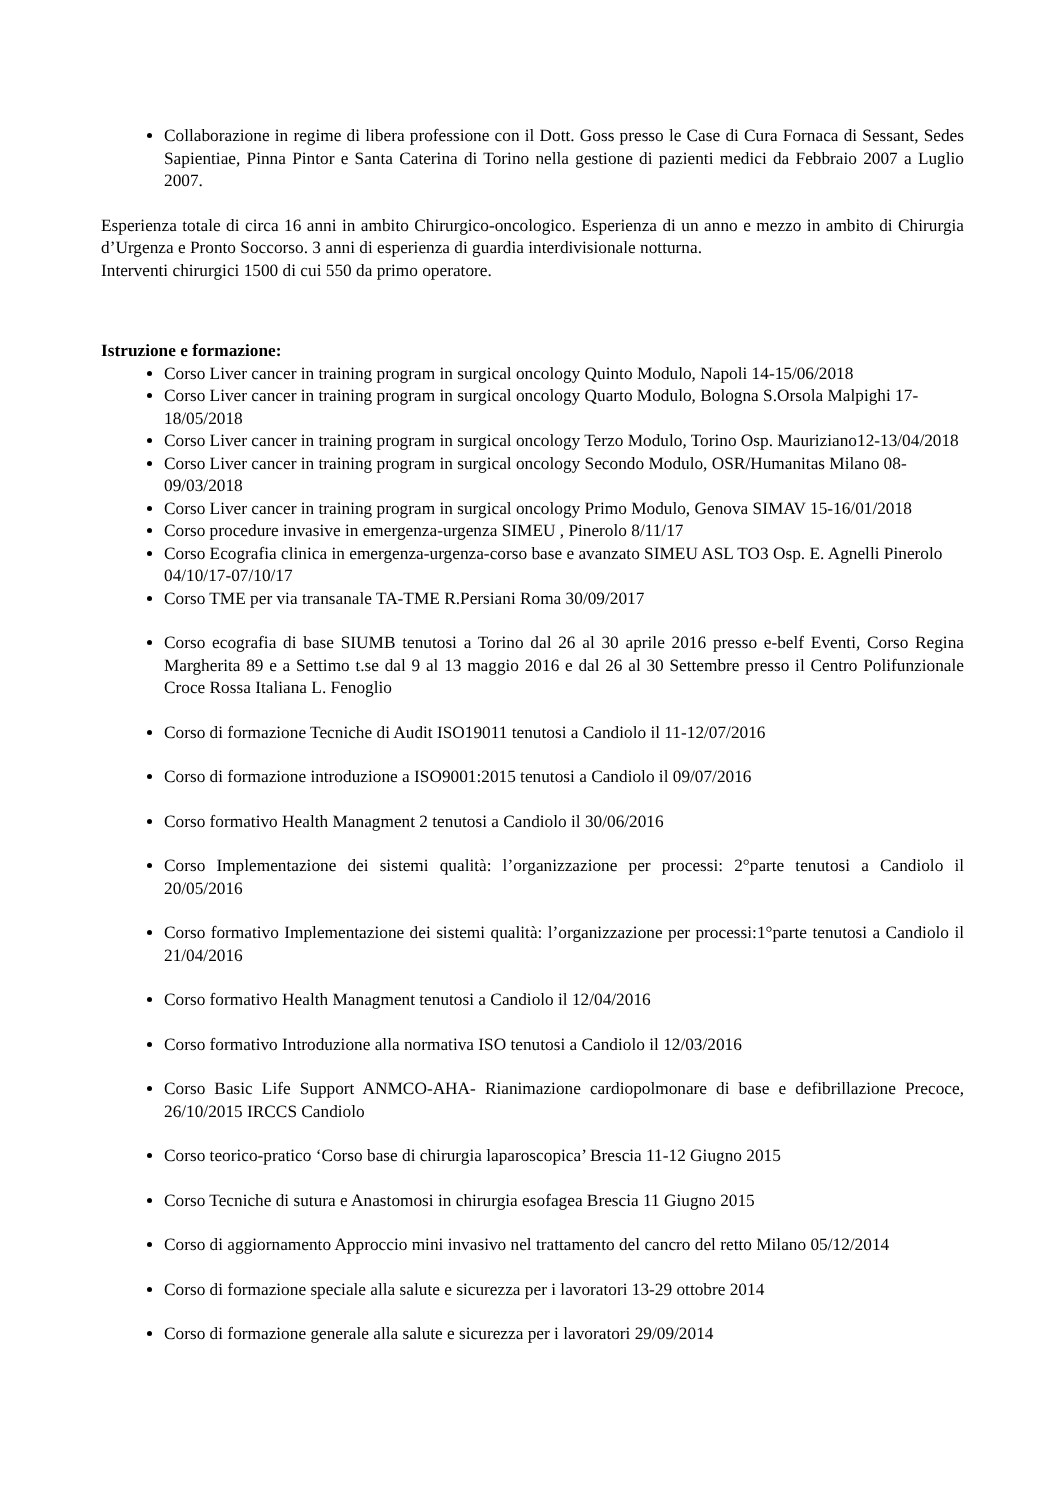Collaborazione in regime di libera professione con il Dott. Goss presso le Case di Cura Fornaca di Sessant, Sedes Sapientiae, Pinna Pintor e Santa Caterina di Torino nella gestione di pazienti medici da Febbraio 2007 a Luglio 2007.
Esperienza totale di circa 16 anni in ambito Chirurgico-oncologico. Esperienza di un anno e mezzo in ambito di Chirurgia d’Urgenza e Pronto Soccorso. 3 anni di esperienza di guardia interdivisionale notturna.
Interventi chirurgici 1500 di cui 550 da primo operatore.
Istruzione e formazione:
Corso Liver cancer in training program in surgical oncology Quinto Modulo, Napoli 14-15/06/2018
Corso Liver cancer in training program in surgical oncology Quarto Modulo, Bologna S.Orsola Malpighi 17-18/05/2018
Corso Liver cancer in training program in surgical oncology Terzo Modulo, Torino Osp. Mauriziano12-13/04/2018
Corso Liver cancer in training program in surgical oncology Secondo Modulo, OSR/Humanitas Milano 08-09/03/2018
Corso Liver cancer in training program in surgical oncology Primo Modulo, Genova SIMAV 15-16/01/2018
Corso procedure invasive in emergenza-urgenza SIMEU , Pinerolo 8/11/17
Corso Ecografia clinica in emergenza-urgenza-corso base e avanzato SIMEU ASL TO3 Osp. E. Agnelli Pinerolo 04/10/17-07/10/17
Corso TME per via transanale TA-TME R.Persiani Roma 30/09/2017
Corso ecografia di base SIUMB tenutosi a Torino dal 26 al 30 aprile 2016 presso e-belf Eventi, Corso Regina Margherita 89 e a Settimo t.se dal 9 al 13 maggio 2016 e dal 26 al 30 Settembre presso il Centro Polifunzionale Croce Rossa Italiana L. Fenoglio
Corso di formazione Tecniche di Audit ISO19011 tenutosi a Candiolo il 11-12/07/2016
Corso di formazione introduzione a ISO9001:2015 tenutosi a Candiolo il 09/07/2016
Corso formativo Health Managment 2 tenutosi a Candiolo il 30/06/2016
Corso Implementazione dei sistemi qualità: l’organizzazione per processi: 2°parte tenutosi a Candiolo il 20/05/2016
Corso formativo Implementazione dei sistemi qualità: l’organizzazione per processi:1°parte tenutosi a Candiolo il 21/04/2016
Corso formativo Health Managment tenutosi a Candiolo il 12/04/2016
Corso formativo Introduzione alla normativa ISO tenutosi a Candiolo il 12/03/2016
Corso Basic Life Support ANMCO-AHA- Rianimazione cardiopolmonare di base e defibrillazione Precoce, 26/10/2015 IRCCS Candiolo
Corso teorico-pratico ‘Corso base di chirurgia laparoscopica’ Brescia 11-12 Giugno 2015
Corso Tecniche di sutura e Anastomosi in chirurgia esofagea Brescia 11 Giugno 2015
Corso di aggiornamento Approccio mini invasivo nel trattamento del cancro del retto Milano 05/12/2014
Corso di formazione speciale alla salute e sicurezza per i lavoratori 13-29 ottobre 2014
Corso di formazione generale alla salute e sicurezza per i lavoratori 29/09/2014